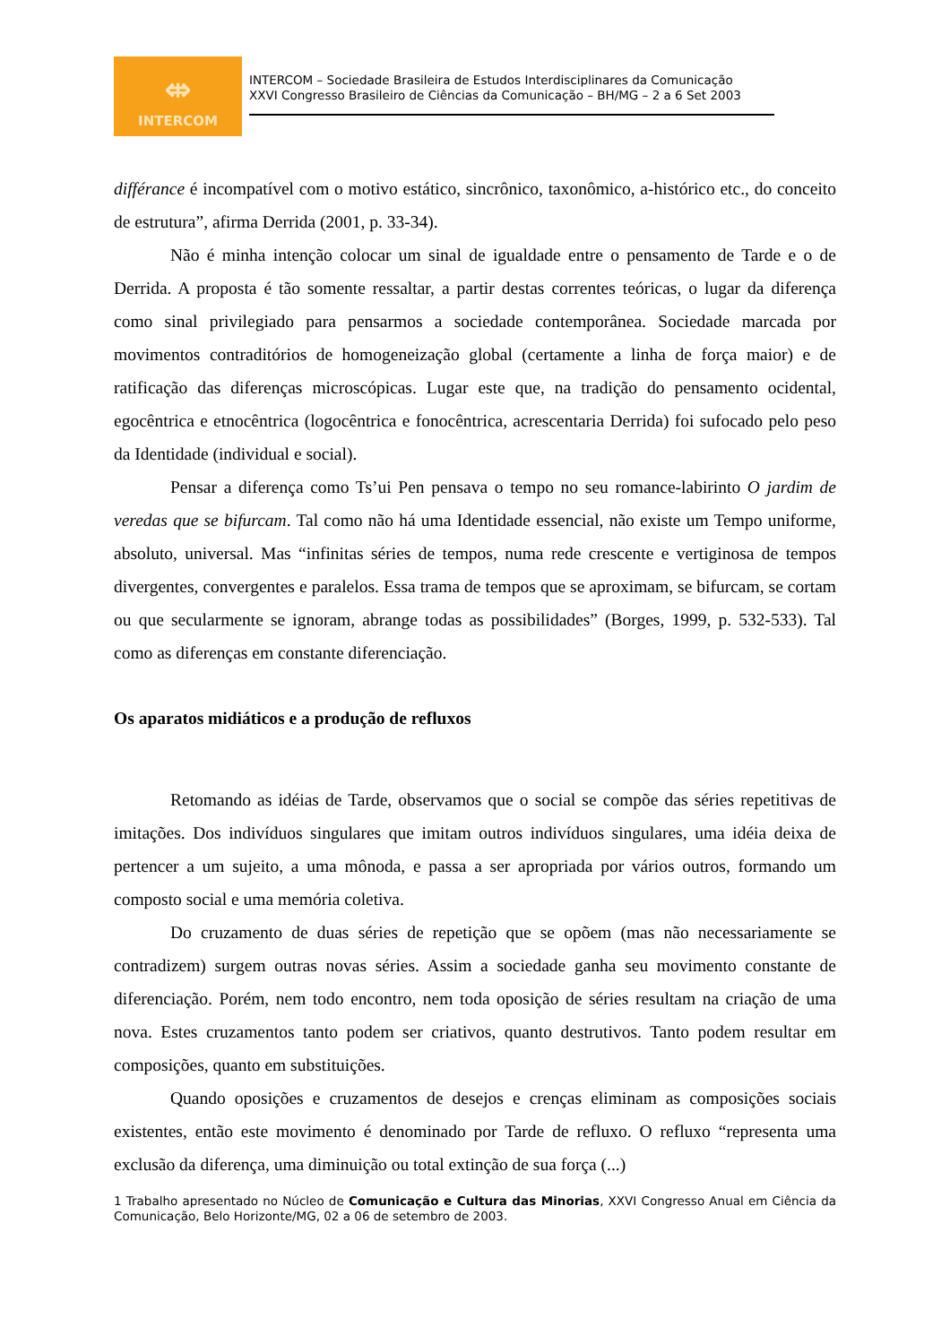⇎
INTERCOM
INTERCOM – Sociedade Brasileira de Estudos Interdisciplinares da Comunicação
XXVI Congresso Brasileiro de Ciências da Comunicação – BH/MG – 2 a 6 Set 2003
différance é incompatível com o motivo estático, sincrônico, taxonômico, a-histórico etc., do conceito de estrutura”, afirma Derrida (2001, p. 33-34).
Não é minha intenção colocar um sinal de igualdade entre o pensamento de Tarde e o de Derrida. A proposta é tão somente ressaltar, a partir destas correntes teóricas, o lugar da diferença como sinal privilegiado para pensarmos a sociedade contemporânea. Sociedade marcada por movimentos contraditórios de homogeneização global (certamente a linha de força maior) e de ratificação das diferenças microscópicas. Lugar este que, na tradição do pensamento ocidental, egocêntrica e etnocêntrica (logocêntrica e fonocêntrica, acrescentaria Derrida) foi sufocado pelo peso da Identidade (individual e social).
Pensar a diferença como Ts’ui Pen pensava o tempo no seu romance-labirinto O jardim de veredas que se bifurcam. Tal como não há uma Identidade essencial, não existe um Tempo uniforme, absoluto, universal. Mas “infinitas séries de tempos, numa rede crescente e vertiginosa de tempos divergentes, convergentes e paralelos. Essa trama de tempos que se aproximam, se bifurcam, se cortam ou que secularmente se ignoram, abrange todas as possibilidades” (Borges, 1999, p. 532-533). Tal como as diferenças em constante diferenciação.
Os aparatos midiáticos e a produção de refluxos
Retomando as idéias de Tarde, observamos que o social se compõe das séries repetitivas de imitações. Dos indivíduos singulares que imitam outros indivíduos singulares, uma idéia deixa de pertencer a um sujeito, a uma mônoda, e passa a ser apropriada por vários outros, formando um composto social e uma memória coletiva.
Do cruzamento de duas séries de repetição que se opõem (mas não necessariamente se contradizem) surgem outras novas séries. Assim a sociedade ganha seu movimento constante de diferenciação. Porém, nem todo encontro, nem toda oposição de séries resultam na criação de uma nova. Estes cruzamentos tanto podem ser criativos, quanto destrutivos. Tanto podem resultar em composições, quanto em substituições.
Quando oposições e cruzamentos de desejos e crenças eliminam as composições sociais existentes, então este movimento é denominado por Tarde de refluxo. O refluxo “representa uma exclusão da diferença, uma diminuição ou total extinção de sua força (...)
1 Trabalho apresentado no Núcleo de Comunicação e Cultura das Minorias, XXVI Congresso Anual em Ciência da Comunicação, Belo Horizonte/MG, 02 a 06 de setembro de 2003.